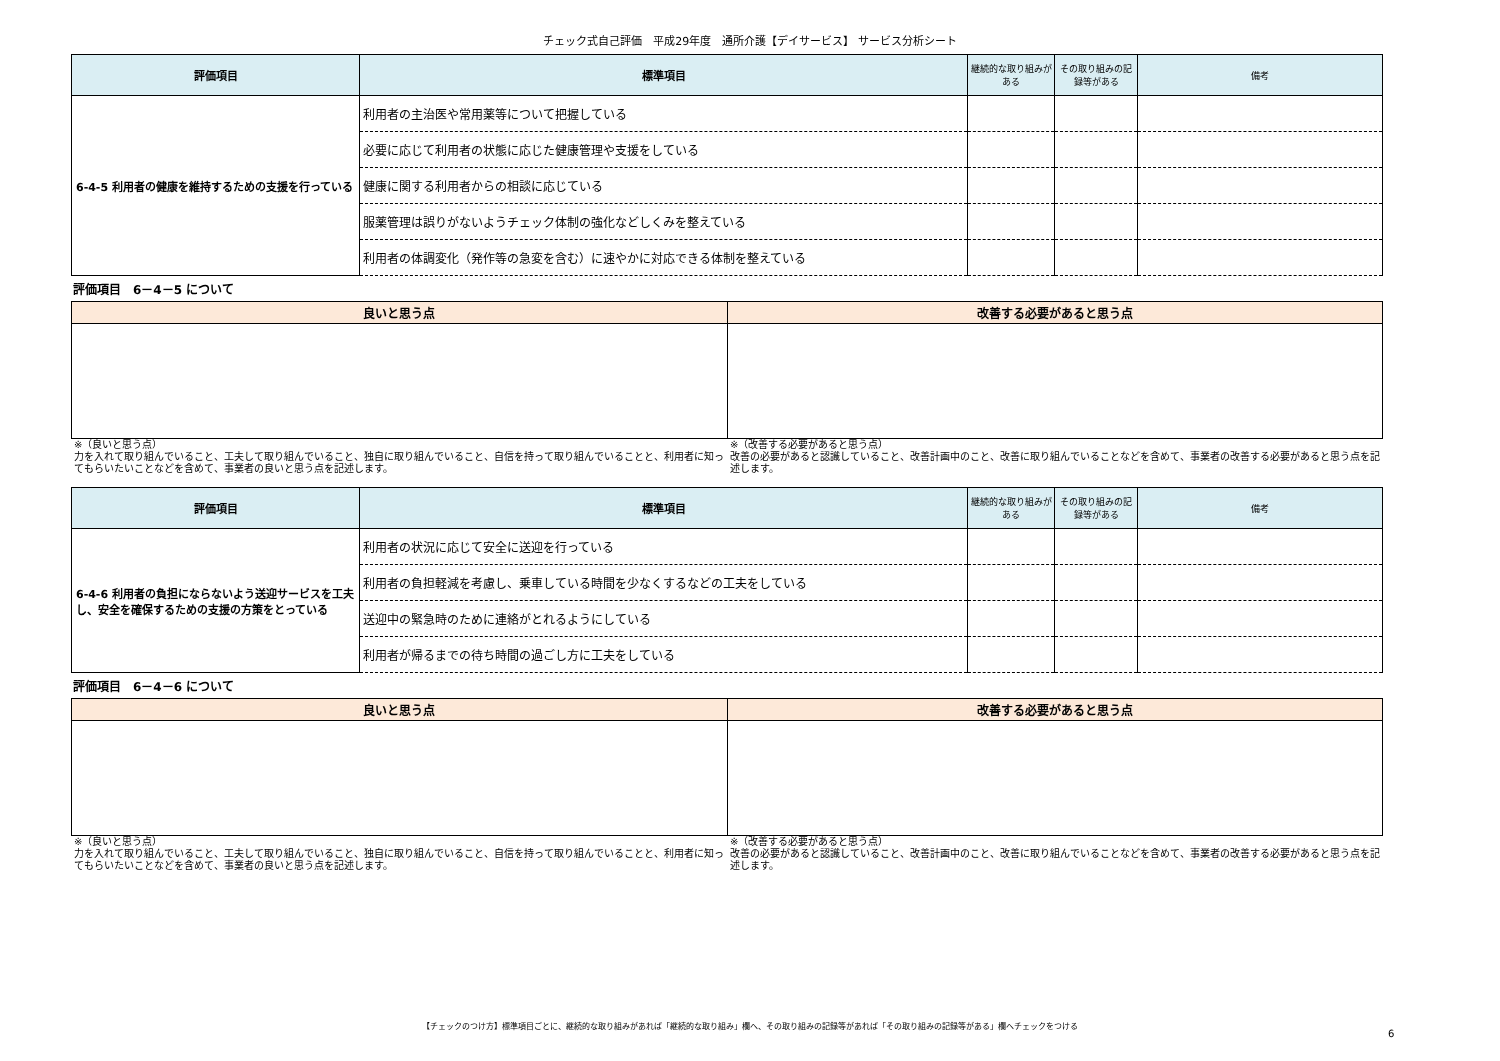チェック式自己評価　平成29年度　通所介護【デイサービス】 サービス分析シート
| 評価項目 | 標準項目 | 継続的な取り組みがある | その取り組みの記録等がある | 備考 |
| --- | --- | --- | --- | --- |
| 6-4-5 利用者の健康を維持するための支援を行っている | 利用者の主治医や常用薬等について把握している | | | |
| | 必要に応じて利用者の状態に応じた健康管理や支援をしている | | | |
| | 健康に関する利用者からの相談に応じている | | | |
| | 服薬管理は誤りがないようチェック体制の強化などしくみを整えている | | | |
| | 利用者の体調変化（発作等の急変を含む）に速やかに対応できる体制を整えている | | | |
評価項目　6－4－5 について
| 良いと思う点 | 改善する必要があると思う点 |
| --- | --- |
※（良いと思う点）
力を入れて取り組んでいること、工夫して取り組んでいること、独自に取り組んでいること、自信を持って取り組んでいることと、利用者に知ってもらいたいことなどを含めて、事業者の良いと思う点を記述します。
※（改善する必要があると思う点）
改善の必要があると認識していること、改善計画中のこと、改善に取り組んでいることなどを含めて、事業者の改善する必要があると思う点を記述します。
| 評価項目 | 標準項目 | 継続的な取り組みがある | その取り組みの記録等がある | 備考 |
| --- | --- | --- | --- | --- |
| 6-4-6 利用者の負担にならないよう送迎サービスを工夫し、安全を確保するための支援の方策をとっている | 利用者の状況に応じて安全に送迎を行っている | | | |
| | 利用者の負担軽減を考慮し、乗車している時間を少なくするなどの工夫をしている | | | |
| | 送迎中の緊急時のために連絡がとれるようにしている | | | |
| | 利用者が帰るまでの待ち時間の過ごし方に工夫をしている | | | |
評価項目　6－4－6 について
| 良いと思う点 | 改善する必要があると思う点 |
| --- | --- |
※（良いと思う点）
力を入れて取り組んでいること、工夫して取り組んでいること、独自に取り組んでいること、自信を持って取り組んでいることと、利用者に知ってもらいたいことなどを含めて、事業者の良いと思う点を記述します。
※（改善する必要があると思う点）
改善の必要があると認識していること、改善計画中のこと、改善に取り組んでいることなどを含めて、事業者の改善する必要があると思う点を記述します。
【チェックのつけ方】標準項目ごとに、継続的な取り組みがあれば「継続的な取り組み」欄へ、その取り組みの記録等があれば「その取り組みの記録等がある」欄へチェックをつける
6